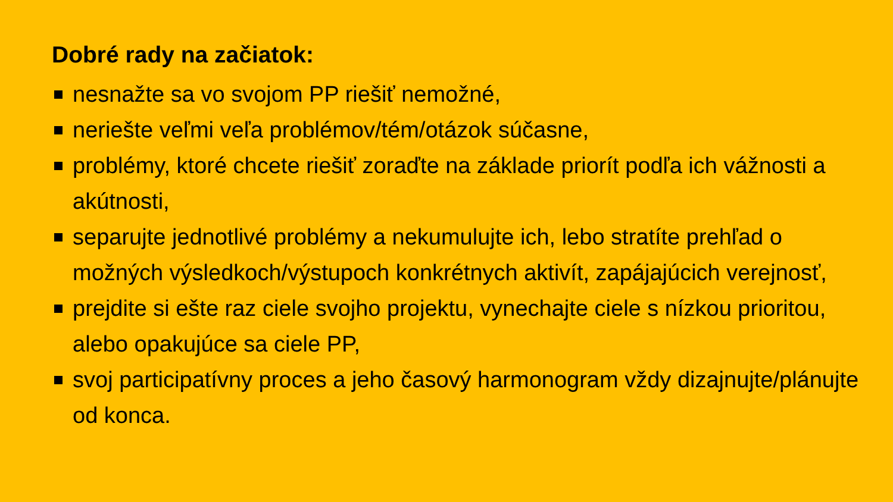Dobré rady na začiatok:
nesnažte sa vo svojom PP riešiť nemožné,
neriešte veľmi veľa problémov/tém/otázok súčasne,
problémy, ktoré chcete riešiť zoraďte na základe priorít podľa ich vážnosti a akútnosti,
separujte jednotlivé problémy a nekumulujte ich, lebo stratíte prehľad o možných výsledkoch/výstupoch konkrétnych aktivít, zapájajúcich verejnosť,
prejdite si ešte raz ciele svojho projektu, vynechajte ciele s nízkou prioritou, alebo opakujúce sa ciele PP,
svoj participatívny proces a jeho časový harmonogram vždy dizajnujte/plánujte od konca.